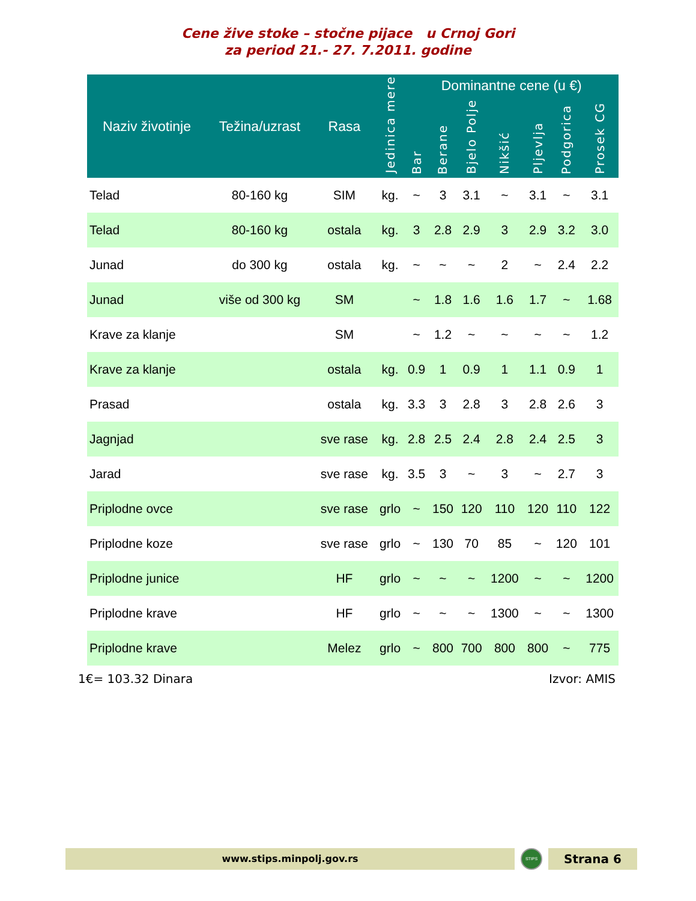Cene žive stoke – stočne pijace u Crnoj Gori
za period 21.- 27. 7.2011. godine
| Naziv životinje | Težina/uzrast | Rasa | Jedinica mere | Dominantne cene (u €) | | | | | | |
| --- | --- | --- | --- | --- | --- | --- | --- | --- | --- | --- |
| | | | | Bar | Berane | Bjelo Polje | Nikšić | Pljevlja | Podgorica | Prosek CG |
| Telad | 80-160 kg | SIM | kg. | ~ | 3 | 3.1 | ~ | 3.1 | ~ | 3.1 |
| Telad | 80-160 kg | ostala | kg. | 3 | 2.8 | 2.9 | 3 | 2.9 | 3.2 | 3.0 |
| Junad | do 300 kg | ostala | kg. | ~ | ~ | ~ | 2 | ~ | 2.4 | 2.2 |
| Junad | više od 300 kg | SM | | ~ | 1.8 | 1.6 | 1.6 | 1.7 | ~ | 1.68 |
| Krave za klanje | | SM | | ~ | 1.2 | ~ | ~ | ~ | ~ | 1.2 |
| Krave za klanje | | ostala | kg. | 0.9 | 1 | 0.9 | 1 | 1.1 | 0.9 | 1 |
| Prasad | | ostala | kg. | 3.3 | 3 | 2.8 | 3 | 2.8 | 2.6 | 3 |
| Jagnjad | | sve rase | kg. | 2.8 | 2.5 | 2.4 | 2.8 | 2.4 | 2.5 | 3 |
| Jarad | | sve rase | kg. | 3.5 | 3 | ~ | 3 | ~ | 2.7 | 3 |
| Priplodne ovce | | sve rase | grlo | ~ | 150 | 120 | 110 | 120 | 110 | 122 |
| Priplodne koze | | sve rase | grlo | ~ | 130 | 70 | 85 | ~ | 120 | 101 |
| Priplodne junice | | HF | grlo | ~ | ~ | ~ | 1200 | ~ | ~ | 1200 |
| Priplodne krave | | HF | grlo | ~ | ~ | ~ | 1300 | ~ | ~ | 1300 |
| Priplodne krave | | Melez | grlo | ~ | 800 | 700 | 800 | 800 | ~ | 775 |
1€= 103.32 Dinara Izvor: AMIS
www.stips.minpolj.gov.rs
STIPS
Strana 6